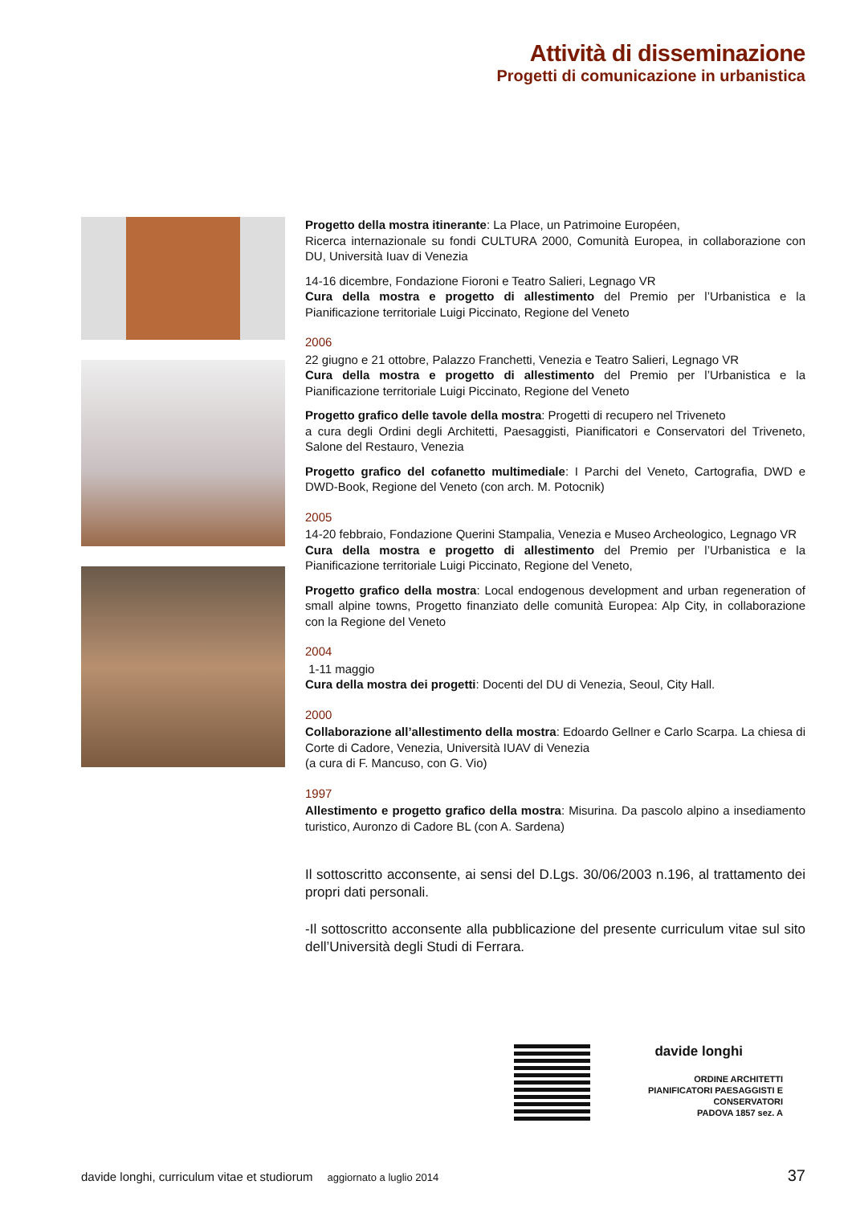Attività di disseminazione
Progetti di comunicazione in urbanistica
Progetto della mostra itinerante: La Place, un Patrimoine Européen,
Ricerca internazionale su fondi CULTURA 2000, Comunità Europea, in collaborazione con DU, Università Iuav di Venezia
14-16 dicembre, Fondazione Fioroni e Teatro Salieri, Legnago VR
Cura della mostra e progetto di allestimento del Premio per l’Urbanistica e la Pianificazione territoriale Luigi Piccinato, Regione del Veneto
2006
22 giugno e 21 ottobre, Palazzo Franchetti, Venezia e Teatro Salieri, Legnago VR
Cura della mostra e progetto di allestimento del Premio per l’Urbanistica e la Pianificazione territoriale Luigi Piccinato, Regione del Veneto
Progetto grafico delle tavole della mostra: Progetti di recupero nel Triveneto
a cura degli Ordini degli Architetti, Paesaggisti, Pianificatori e Conservatori del Triveneto, Salone del Restauro, Venezia
Progetto grafico del cofanetto multimediale: I Parchi del Veneto, Cartografia, DWD e DWD-Book, Regione del Veneto (con arch. M. Potocnik)
2005
14-20 febbraio, Fondazione Querini Stampalia, Venezia e Museo Archeologico, Legnago VR
Cura della mostra e progetto di allestimento del Premio per l’Urbanistica e la Pianificazione territoriale Luigi Piccinato, Regione del Veneto,
Progetto grafico della mostra: Local endogenous development and urban regeneration of small alpine towns, Progetto finanziato delle comunità Europea: Alp City, in collaborazione con la Regione del Veneto
2004
1-11 maggio
Cura della mostra dei progetti: Docenti del DU di Venezia, Seoul, City Hall.
2000
Collaborazione all’allestimento della mostra: Edoardo Gellner e Carlo Scarpa. La chiesa di Corte di Cadore, Venezia, Università IUAV di Venezia
(a cura di F. Mancuso, con G. Vio)
1997
Allestimento e progetto grafico della mostra: Misurina. Da pascolo alpino a insediamento turistico, Auronzo di Cadore BL (con A. Sardena)
Il sottoscritto acconsente, ai sensi del D.Lgs. 30/06/2003 n.196, al trattamento dei propri dati personali.
-Il sottoscritto acconsente alla pubblicazione del presente curriculum vitae sul sito dell’Università degli Studi di Ferrara.
davide longhi
ORDINE ARCHITETTI
PIANIFICATORI PAESAGGISTI E
CONSERVATORI
PADOVA 1857 sez. A
davide longhi, curriculum vitae et studiorum aggiornato a luglio 2014 37